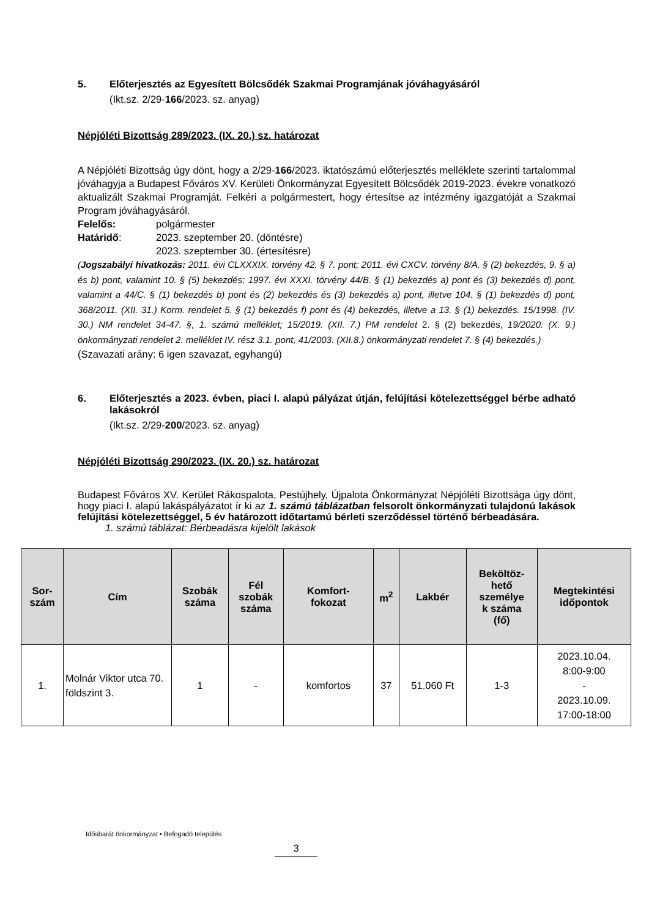5. Előterjesztés az Egyesített Bölcsődék Szakmai Programjának jóváhagyásáról
(Ikt.sz. 2/29-166/2023. sz. anyag)
Népjóléti Bizottság 289/2023. (IX. 20.) sz. határozat
A Népjóléti Bizottság úgy dönt, hogy a 2/29-166/2023. iktatószámú előterjesztés melléklete szerinti tartalommal jóváhagyja a Budapest Főváros XV. Kerületi Önkormányzat Egyesített Bölcsődék 2019-2023. évekre vonatkozó aktualizált Szakmai Programját. Felkéri a polgármestert, hogy értesítse az intézmény igazgatóját a Szakmai Program jóváhagyásáról.
Felelős: polgármester
Határidő: 2023. szeptember 20. (döntésre)
2023. szeptember 30. (értesítésre)
(Jogszabályi hivatkozás: 2011. évi CLXXXIX. törvény 42. § 7. pont; 2011. évi CXCV. törvény 8/A. § (2) bekezdés, 9. § a) és b) pont, valamint 10. § (5) bekezdés; 1997. évi XXXI. törvény 44/B. § (1) bekezdés a) pont és (3) bekezdés d) pont, valamint a 44/C. § (1) bekezdés b) pont és (2) bekezdés és (3) bekezdés a) pont, illetve 104. § (1) bekezdés d) pont, 368/2011. (XII. 31.) Korm. rendelet 5. § (1) bekezdés f) pont és (4) bekezdés, illetve a 13. § (1) bekezdés. 15/1998. (IV. 30.) NM rendelet 34-47. §, 1. számú melléklet; 15/2019. (XII. 7.) PM rendelet 2. § (2) bekezdés, 19/2020. (X. 9.) önkormányzati rendelet 2. melléklet IV. rész 3.1. pont, 41/2003. (XII.8.) önkormányzati rendelet 7. § (4) bekezdés.)
(Szavazati arány: 6 igen szavazat, egyhangú)
6. Előterjesztés a 2023. évben, piaci I. alapú pályázat útján, felújítási kötelezettséggel bérbe adható lakásokról
(Ikt.sz. 2/29-200/2023. sz. anyag)
Népjóléti Bizottság 290/2023. (IX. 20.) sz. határozat
Budapest Főváros XV. Kerület Rákospalota, Pestújhely, Újpalota Önkormányzat Népjóléti Bizottsága úgy dönt, hogy piaci I. alapú lakáspályázatot ír ki az 1. számú táblázatban felsorolt önkormányzati tulajdonú lakások felújítási kötelezettséggel, 5 év határozott időtartamú bérleti szerződéssel történő bérbeadására.
1. számú táblázat: Bérbeadásra kijelölt lakások
| Sor- szám | Cím | Szobák száma | Fél szobák száma | Komfort- fokozat | m<sup>2</sup> | Lakbér | Beköltöz- hető személye k száma (fő) | Megtekintési időpontok |
| --- | --- | --- | --- | --- | --- | --- | --- | --- |
| 1. | Molnár Viktor utca 70. földszint 3. | 1 | - | komfortos | 37 | 51.060 Ft | 1-3 | 2023.10.04. 8:00-9:00 - 2023.10.09. 17:00-18:00 |
Idősbarát önkormányzat • Befogadó település
3